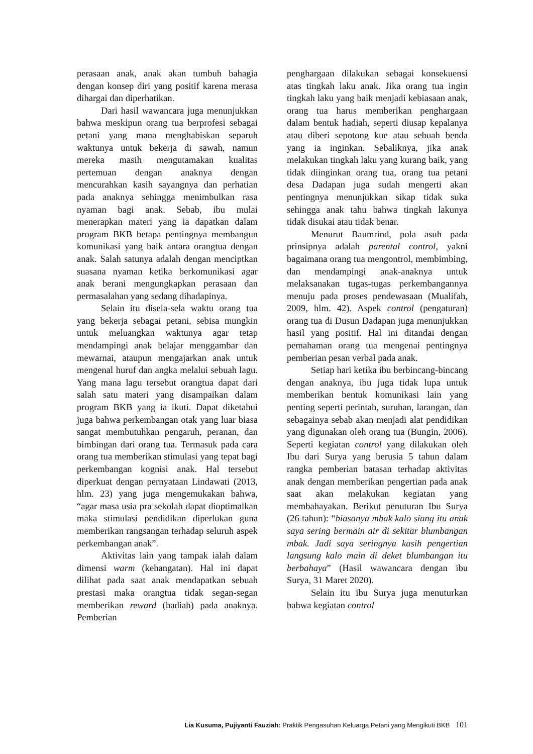perasaan anak, anak akan tumbuh bahagia dengan konsep diri yang positif karena merasa dihargai dan diperhatikan.
Dari hasil wawancara juga menunjukkan bahwa meskipun orang tua berprofesi sebagai petani yang mana menghabiskan separuh waktunya untuk bekerja di sawah, namun mereka masih mengutamakan kualitas pertemuan dengan anaknya dengan mencurahkan kasih sayangnya dan perhatian pada anaknya sehingga menimbulkan rasa nyaman bagi anak. Sebab, ibu mulai menerapkan materi yang ia dapatkan dalam program BKB betapa pentingnya membangun komunikasi yang baik antara orangtua dengan anak. Salah satunya adalah dengan menciptkan suasana nyaman ketika berkomunikasi agar anak berani mengungkapkan perasaan dan permasalahan yang sedang dihadapinya.
Selain itu disela-sela waktu orang tua yang bekerja sebagai petani, sebisa mungkin untuk meluangkan waktunya agar tetap mendampingi anak belajar menggambar dan mewarnai, ataupun mengajarkan anak untuk mengenal huruf dan angka melalui sebuah lagu. Yang mana lagu tersebut orangtua dapat dari salah satu materi yang disampaikan dalam program BKB yang ia ikuti. Dapat diketahui juga bahwa perkembangan otak yang luar biasa sangat membutuhkan pengaruh, peranan, dan bimbingan dari orang tua. Termasuk pada cara orang tua memberikan stimulasi yang tepat bagi perkembangan kognisi anak. Hal tersebut diperkuat dengan pernyataan Lindawati (2013, hlm. 23) yang juga mengemukakan bahwa, “agar masa usia pra sekolah dapat dioptimalkan maka stimulasi pendidikan diperlukan guna memberikan rangsangan terhadap seluruh aspek perkembangan anak”.
Aktivitas lain yang tampak ialah dalam dimensi warm (kehangatan). Hal ini dapat dilihat pada saat anak mendapatkan sebuah prestasi maka orangtua tidak segan-segan memberikan reward (hadiah) pada anaknya. Pemberian
penghargaan dilakukan sebagai konsekuensi atas tingkah laku anak. Jika orang tua ingin tingkah laku yang baik menjadi kebiasaan anak, orang tua harus memberikan penghargaan dalam bentuk hadiah, seperti diusap kepalanya atau diberi sepotong kue atau sebuah benda yang ia inginkan. Sebaliknya, jika anak melakukan tingkah laku yang kurang baik, yang tidak diinginkan orang tua, orang tua petani desa Dadapan juga sudah mengerti akan pentingnya menunjukkan sikap tidak suka sehingga anak tahu bahwa tingkah lakunya tidak disukai atau tidak benar.
Menurut Baumrind, pola asuh pada prinsipnya adalah parental control, yakni bagaimana orang tua mengontrol, membimbing, dan mendampingi anak-anaknya untuk melaksanakan tugas-tugas perkembangannya menuju pada proses pendewasaan (Mualifah, 2009, hlm. 42). Aspek control (pengaturan) orang tua di Dusun Dadapan juga menunjukkan hasil yang positif. Hal ini ditandai dengan pemahaman orang tua mengenai pentingnya pemberian pesan verbal pada anak.
Setiap hari ketika ibu berbincang-bincang dengan anaknya, ibu juga tidak lupa untuk memberikan bentuk komunikasi lain yang penting seperti perintah, suruhan, larangan, dan sebagainya sebab akan menjadi alat pendidikan yang digunakan oleh orang tua (Bungin, 2006). Seperti kegiatan control yang dilakukan oleh Ibu dari Surya yang berusia 5 tahun dalam rangka pemberian batasan terhadap aktivitas anak dengan memberikan pengertian pada anak saat akan melakukan kegiatan yang membahayakan. Berikut penuturan Ibu Surya (26 tahun): “biasanya mbak kalo siang itu anak saya sering bermain air di sekitar blumbangan mbak. Jadi saya seringnya kasih pengertian langsung kalo main di deket blumbangan itu berbahaya” (Hasil wawancara dengan ibu Surya, 31 Maret 2020).
Selain itu ibu Surya juga menuturkan bahwa kegiatan control
Lia Kusuma, Pujiyanti Fauziah: Praktik Pengasuhan Keluarga Petani yang Mengikuti BKB 101